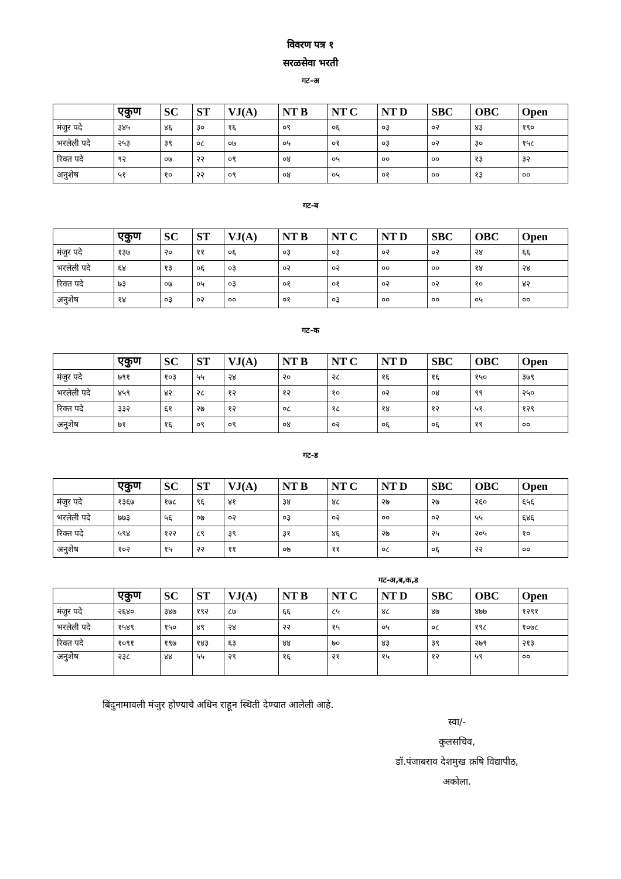विवरण पत्र १
सरळसेवा भरती
गट-अ
| | एकुण | SC | ST | VJ(A) | NT B | NT C | NT D | SBC | OBC | Open |
| --- | --- | --- | --- | --- | --- | --- | --- | --- | --- | --- |
| मंजुर पदे | ३४५ | ४६ | ३० | १६ | ०९ | ०६ | ०३ | ०२ | ४३ | १९० |
| भरलेली पदे | २५३ | ३९ | ०८ | ०७ | ०५ | ०१ | ०३ | ०२ | ३० | १५८ |
| रिक्त पदे | ९२ | ०७ | २२ | ०९ | ०४ | ०५ | ०० | ०० | १३ | ३२ |
| अनुशेष | ५१ | १० | २२ | ०९ | ०४ | ०५ | ०१ | ०० | १३ | ०० |
गट-ब
| | एकुण | SC | ST | VJ(A) | NT B | NT C | NT D | SBC | OBC | Open |
| --- | --- | --- | --- | --- | --- | --- | --- | --- | --- | --- |
| मंजुर पदे | १३७ | २० | ११ | ०६ | ०३ | ०३ | ०२ | ०२ | २४ | ६६ |
| भरलेली पदे | ६४ | १३ | ०६ | ०३ | ०२ | ०२ | ०० | ०० | १४ | २४ |
| रिक्त पदे | ७३ | ०७ | ०५ | ०३ | ०१ | ०१ | ०२ | ०२ | १० | ४२ |
| अनुशेष | १४ | ०३ | ०२ | ०० | ०१ | ०३ | ०० | ०० | ०५ | ०० |
गट-क
| | एकुण | SC | ST | VJ(A) | NT B | NT C | NT D | SBC | OBC | Open |
| --- | --- | --- | --- | --- | --- | --- | --- | --- | --- | --- |
| मंजुर पदे | ७९१ | १०३ | ५५ | २४ | २० | २८ | १६ | १६ | १५० | ३७९ |
| भरलेली पदे | ४५९ | ४२ | २८ | १२ | १२ | १० | ०२ | ०४ | ९९ | २५० |
| रिक्त पदे | ३३२ | ६१ | २७ | १२ | ०८ | १८ | १४ | १२ | ५१ | १२९ |
| अनुशेष | ७१ | १६ | ०९ | ०९ | ०४ | ०२ | ०६ | ०६ | १९ | ०० |
गट-ड
| | एकुण | SC | ST | VJ(A) | NT B | NT C | NT D | SBC | OBC | Open |
| --- | --- | --- | --- | --- | --- | --- | --- | --- | --- | --- |
| मंजुर पदे | १३६७ | १७८ | ९६ | ४१ | ३४ | ४८ | २७ | २७ | २६० | ६५६ |
| भरलेली पदे | ७७३ | ५६ | ०७ | ०२ | ०३ | ०२ | ०० | ०२ | ५५ | ६४६ |
| रिक्त पदे | ५९४ | १२२ | ८९ | ३९ | ३१ | ४६ | २७ | २५ | २०५ | १० |
| अनुशेष | १०२ | १५ | २२ | ११ | ०७ | ११ | ०८ | ०६ | २२ | ०० |
गट-अ,ब,क,ड
| | एकुण | SC | ST | VJ(A) | NT B | NT C | NT D | SBC | OBC | Open |
| --- | --- | --- | --- | --- | --- | --- | --- | --- | --- | --- |
| मंजुर पदे | २६४० | ३४७ | १९२ | ८७ | ६६ | ८५ | ४८ | ४७ | ४७७ | १२९१ |
| भरलेली पदे | १५४९ | १५० | ४९ | २४ | २२ | १५ | ०५ | ०८ | १९८ | १०७८ |
| रिक्त पदे | १०९१ | १९७ | १४३ | ६३ | ४४ | ७० | ४३ | ३९ | २७९ | २१३ |
| अनुशेष | २३८ | ४४ | ५५ | २९ | १६ | २१ | १५ | १२ | ५९ | ०० |
बिंदुनामावली मंजुर होण्याचे अधिन राहून स्थिती देण्यात आलेली आहे.
स्वा/-
कुलसचिव,
डॉ.पंजाबराव देशमुख क़षि विद्यापीठ,
अकोला.